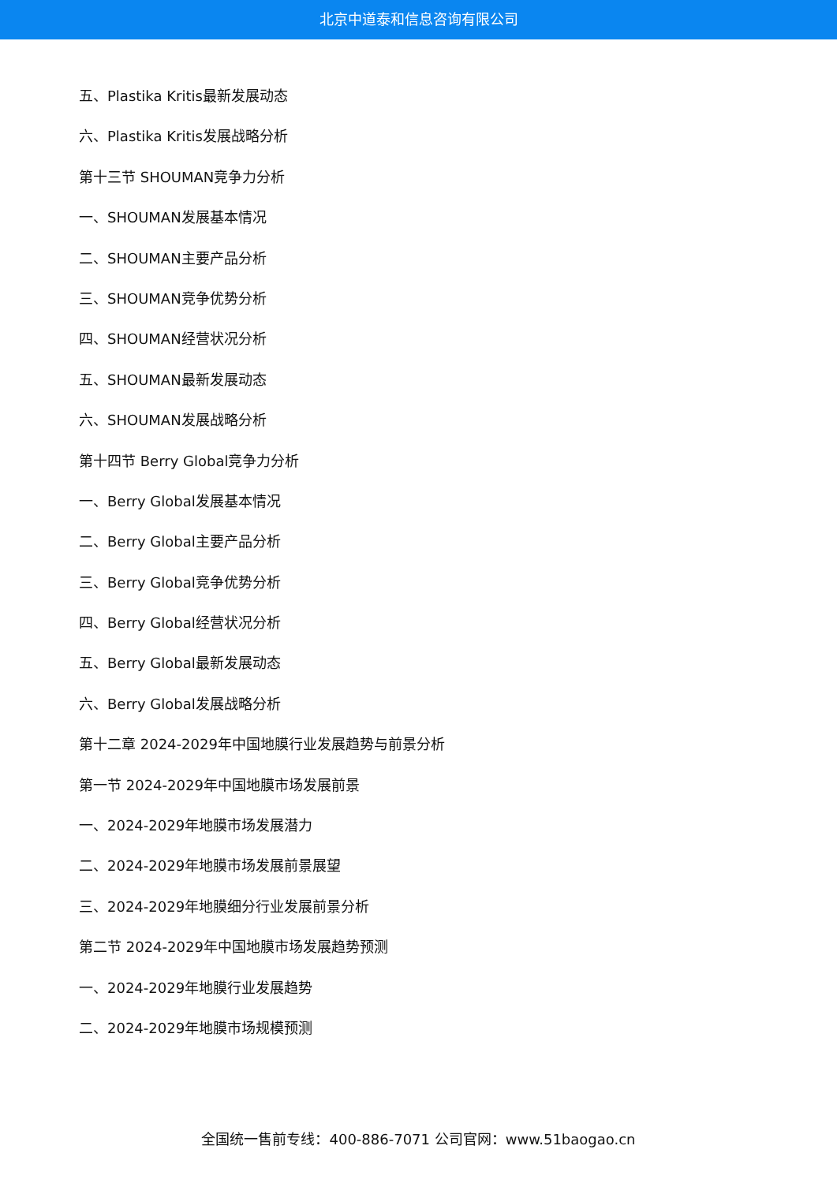北京中道泰和信息咨询有限公司
五、Plastika Kritis最新发展动态
六、Plastika Kritis发展战略分析
第十三节 SHOUMAN竞争力分析
一、SHOUMAN发展基本情况
二、SHOUMAN主要产品分析
三、SHOUMAN竞争优势分析
四、SHOUMAN经营状况分析
五、SHOUMAN最新发展动态
六、SHOUMAN发展战略分析
第十四节 Berry Global竞争力分析
一、Berry Global发展基本情况
二、Berry Global主要产品分析
三、Berry Global竞争优势分析
四、Berry Global经营状况分析
五、Berry Global最新发展动态
六、Berry Global发展战略分析
第十二章 2024-2029年中国地膜行业发展趋势与前景分析
第一节 2024-2029年中国地膜市场发展前景
一、2024-2029年地膜市场发展潜力
二、2024-2029年地膜市场发展前景展望
三、2024-2029年地膜细分行业发展前景分析
第二节 2024-2029年中国地膜市场发展趋势预测
一、2024-2029年地膜行业发展趋势
二、2024-2029年地膜市场规模预测
全国统一售前专线：400-886-7071 公司官网：www.51baogao.cn